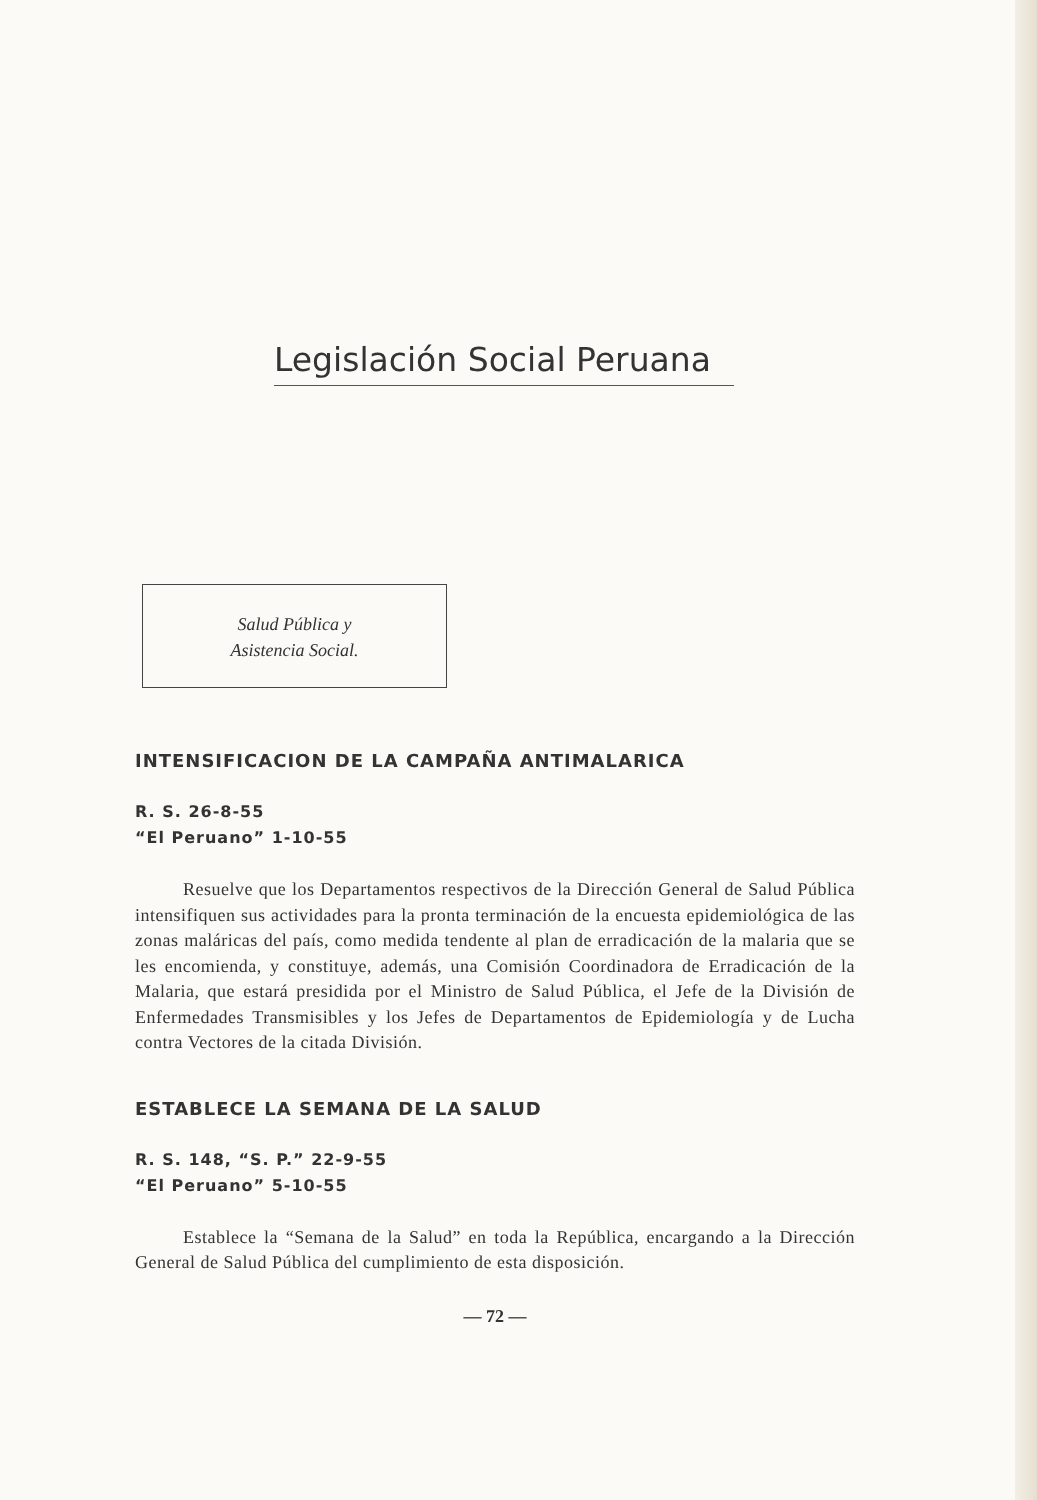Legislación Social Peruana
Salud Pública y
Asistencia Social.
INTENSIFICACION DE LA CAMPAÑA ANTIMALARICA
R. S. 26-8-55
“El Peruano” 1-10-55
Resuelve que los Departamentos respectivos de la Dirección General de Salud Pública intensifiquen sus actividades para la pronta terminación de la encuesta epidemiológica de las zonas maláricas del país, como medida tendente al plan de erradicación de la malaria que se les encomienda, y constituye, además, una Comisión Coordinadora de Erradicación de la Malaria, que estará presidida por el Ministro de Salud Pública, el Jefe de la División de Enfermedades Transmisibles y los Jefes de Departamentos de Epidemiología y de Lucha contra Vectores de la citada División.
ESTABLECE LA SEMANA DE LA SALUD
R. S. 148, “S. P.” 22-9-55
“El Peruano” 5-10-55
Establece la “Semana de la Salud” en toda la República, encargando a la Dirección General de Salud Pública del cumplimiento de esta disposición.
— 72 —